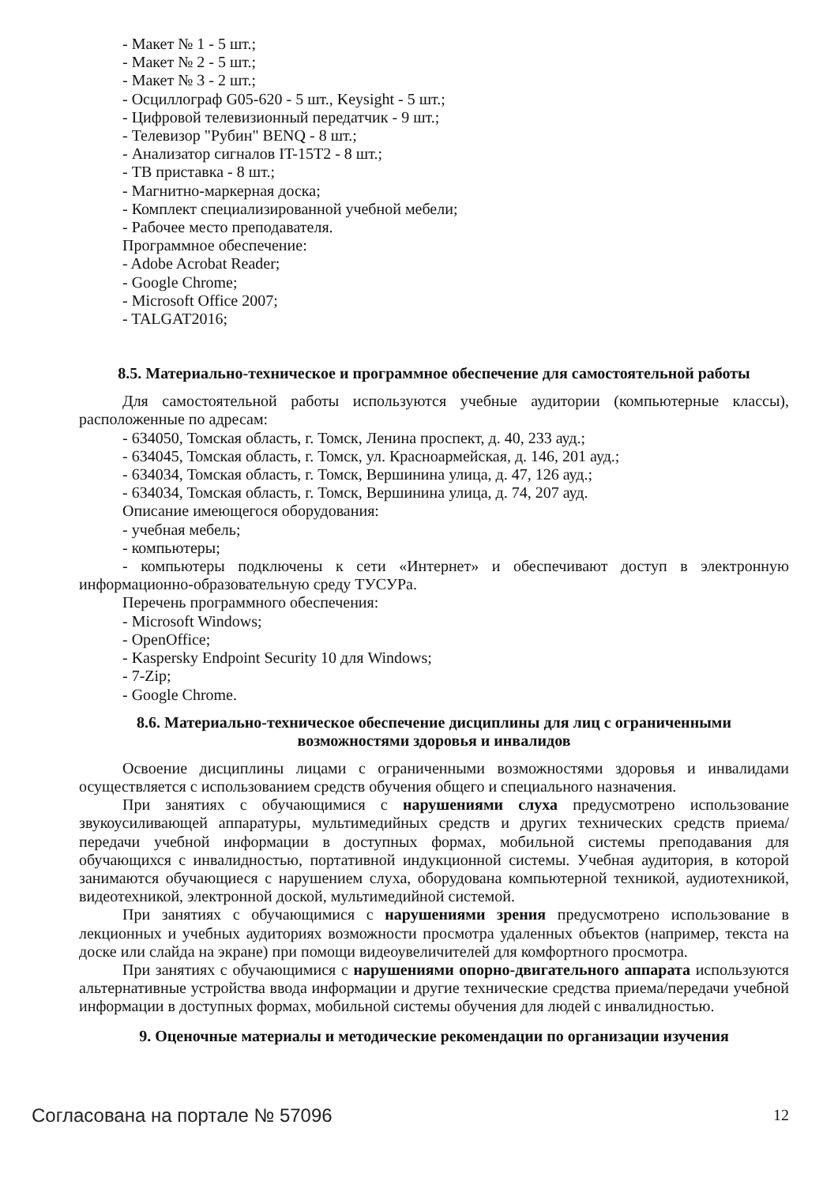- Макет № 1 - 5 шт.;
- Макет № 2 - 5 шт.;
- Макет № 3 - 2 шт.;
- Осциллограф G05-620 - 5 шт., Keysight - 5 шт.;
- Цифровой телевизионный передатчик - 9 шт.;
- Телевизор "Рубин" BENQ - 8 шт.;
- Анализатор сигналов IT-15T2 - 8 шт.;
- ТВ приставка - 8 шт.;
- Магнитно-маркерная доска;
- Комплект специализированной учебной мебели;
- Рабочее место преподавателя.
Программное обеспечение:
- Adobe Acrobat Reader;
- Google Chrome;
- Microsoft Office 2007;
- TALGAT2016;
8.5. Материально-техническое и программное обеспечение для самостоятельной работы
Для самостоятельной работы используются учебные аудитории (компьютерные классы), расположенные по адресам:
- 634050, Томская область, г. Томск, Ленина проспект, д. 40, 233 ауд.;
- 634045, Томская область, г. Томск, ул. Красноармейская, д. 146, 201 ауд.;
- 634034, Томская область, г. Томск, Вершинина улица, д. 47, 126 ауд.;
- 634034, Томская область, г. Томск, Вершинина улица, д. 74, 207 ауд.
Описание имеющегося оборудования:
- учебная мебель;
- компьютеры;
- компьютеры подключены к сети «Интернет» и обеспечивают доступ в электронную информационно-образовательную среду ТУСУРа.
Перечень программного обеспечения:
- Microsoft Windows;
- OpenOffice;
- Kaspersky Endpoint Security 10 для Windows;
- 7-Zip;
- Google Chrome.
8.6. Материально-техническое обеспечение дисциплины для лиц с ограниченными
возможностями здоровья и инвалидов
Освоение дисциплины лицами с ограниченными возможностями здоровья и инвалидами осуществляется с использованием средств обучения общего и специального назначения.
При занятиях с обучающимися с нарушениями слуха предусмотрено использование звукоусиливающей аппаратуры, мультимедийных средств и других технических средств приема/передачи учебной информации в доступных формах, мобильной системы преподавания для обучающихся с инвалидностью, портативной индукционной системы. Учебная аудитория, в которой занимаются обучающиеся с нарушением слуха, оборудована компьютерной техникой, аудиотехникой, видеотехникой, электронной доской, мультимедийной системой.
При занятиях с обучающимися с нарушениями зрения предусмотрено использование в лекционных и учебных аудиториях возможности просмотра удаленных объектов (например, текста на доске или слайда на экране) при помощи видеоувеличителей для комфортного просмотра.
При занятиях с обучающимися с нарушениями опорно-двигательного аппарата используются альтернативные устройства ввода информации и другие технические средства приема/передачи учебной информации в доступных формах, мобильной системы обучения для людей с инвалидностью.
9. Оценочные материалы и методические рекомендации по организации изучения
Согласована на портале № 57096 12